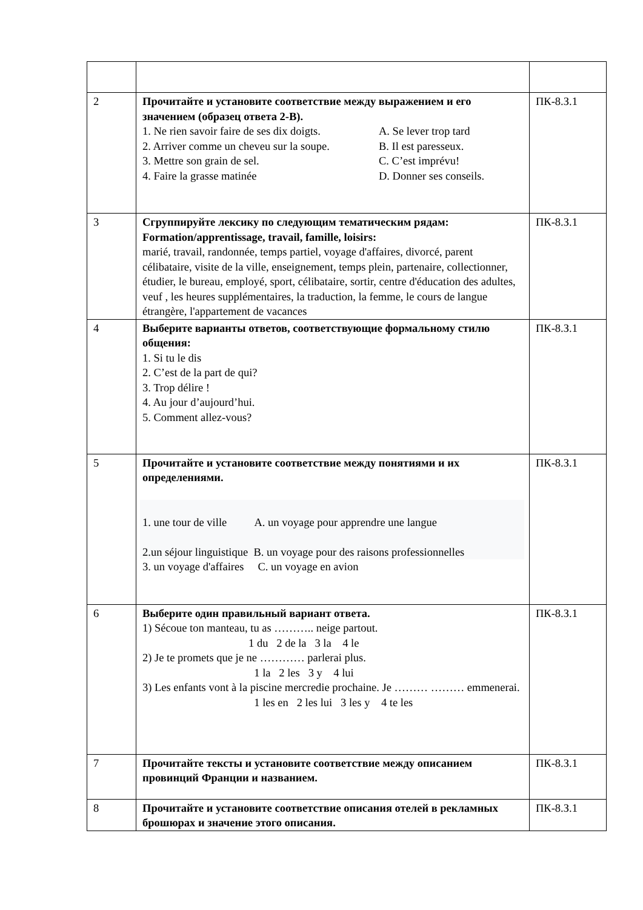| 2 | Прочитайте и установите соответствие между выражением и его значением (образец ответа 2-В). 1. Ne rien savoir faire de ses dix doigts. A. Se lever trop tard 2. Arriver comme un cheveu sur la soupe. B. Il est paresseux. 3. Mettre son grain de sel. C. C’est imprévu! 4. Faire la grasse matinée D. Donner ses conseils. | ПК-8.З.1 |
| 3 | Сгруппируйте лексику по следующим тематическим рядам: Formation/apprentissage, travail, famille, loisirs: marié, travail, randonnée, temps partiel, voyage d'affaires, divorcé, parent célibataire, visite de la ville, enseignement, temps plein, partenaire, collectionner, étudier, le bureau, employé, sport, célibataire, sortir, centre d'éducation des adultes, veuf , les heures supplémentaires, la traduction, la femme, le cours de langue étrangère, l'appartement de vacances | ПК-8.З.1 |
| 4 | Выберите варианты ответов, соответствующие формальному стилю общения: 1. Si tu le dis 2. C’est de la part de qui? 3. Trop délire ! 4. Au jour d’aujourd’hui. 5. Comment allez-vous? | ПК-8.З.1 |
| 5 | Прочитайте и установите соответствие между понятиями и их определениями. 1. une tour de ville A. un voyage pour apprendre une langue 2.un séjour linguistique B. un voyage pour des raisons professionnelles 3. un voyage d'affaires C. un voyage en avion | ПК-8.З.1 |
| 6 | Выберите один правильный вариант ответа. 1) Sécoue ton manteau, tu as ……….. neige partout. 1 du 2 de la 3 la 4 le 2) Je te promets que je ne ………… parlerai plus. 1 la 2 les 3 y 4 lui 3) Les enfants vont à la piscine mercredie prochaine. Je ……… ……… emmenerai. 1 les en 2 les lui 3 les y 4 te les | ПК-8.З.1 |
| 7 | Прочитайте тексты и установите соответствие между описанием провинций Франции и названием. | ПК-8.З.1 |
| 8 | Прочитайте и установите соответствие описания отелей в рекламных брошюрах и значение этого описания. | ПК-8.З.1 |